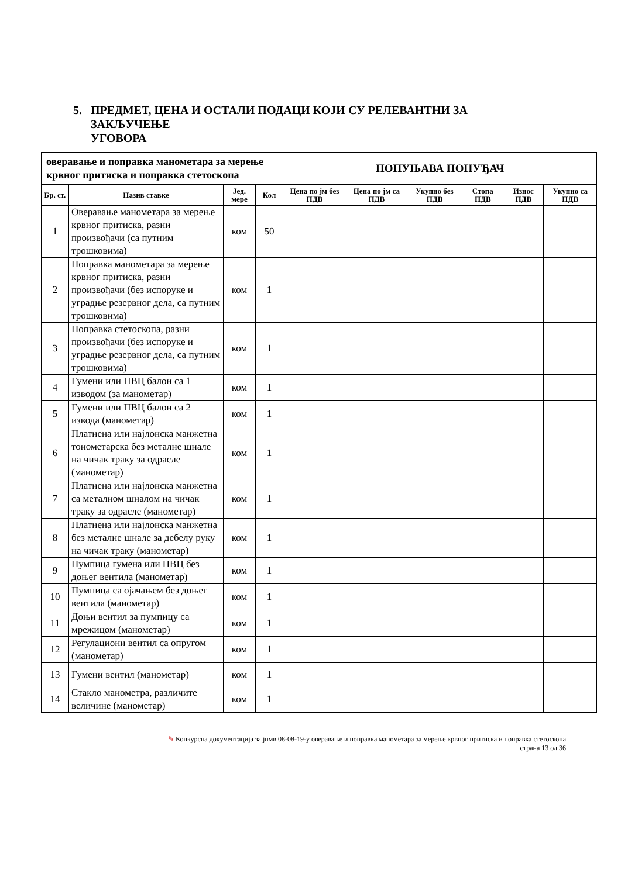5. ПРЕДМЕТ, ЦЕНА И ОСТАЛИ ПОДАЦИ КОЈИ СУ РЕЛЕВАНТНИ ЗА
ЗАКЉУЧЕЊЕ УГОВОРА
| оверавање и поправка манометара за мерење крвног притиска и поправка стетоскопа | | | | ПОПУЊАВА ПОНУЂАЧ | | | | | |
| --- | --- | --- | --- | --- | --- | --- | --- | --- | --- |
| Бр. ст. | Назив ставке | Јед. мере | Кол | Цена по јм без ПДВ | Цена по јм са ПДВ | Укупно без ПДВ | Стопа ПДВ | Износ ПДВ | Укупно са ПДВ |
| 1 | Оверавање манометара за мерење крвног притиска, разни произвођачи (са путним трошковима) | ком | 50 | | | | | | |
| 2 | Поправка манометара за мерење крвног притиска, разни произвођачи (без испоруке и уградње резервног дела, са путним трошковима) | ком | 1 | | | | | | |
| 3 | Поправка стетоскопа, разни произвођачи (без испоруке и уградње резервног дела, са путним трошковима) | ком | 1 | | | | | | |
| 4 | Гумени или ПВЦ балон са 1 изводом (за манометар) | ком | 1 | | | | | | |
| 5 | Гумени или ПВЦ балон са 2 извода (манометар) | ком | 1 | | | | | | |
| 6 | Платнена или најлонска манжетна тонометарска без металне шнале на чичак траку за одрасле (манометар) | ком | 1 | | | | | | |
| 7 | Платнена или најлонска манжетна са металном шналом на чичак траку за одрасле (манометар) | ком | 1 | | | | | | |
| 8 | Платнена или најлонска манжетна без металне шнале за дебелу руку на чичак траку (манометар) | ком | 1 | | | | | | |
| 9 | Пумпица гумена или ПВЦ без доњег вентила (манометар) | ком | 1 | | | | | | |
| 10 | Пумпица са ојачањем без доњег вентила (манометар) | ком | 1 | | | | | | |
| 11 | Доњи вентил за пумпицу са мрежицом (манометар) | ком | 1 | | | | | | |
| 12 | Регулациони вентил са опругом (манометар) | ком | 1 | | | | | | |
| 13 | Гумени вентил (манометар) | ком | 1 | | | | | | |
| 14 | Стакло манометра, различите величине (манометар) | ком | 1 | | | | | | |
✎ Конкурсна документација за јнмв 08-08-19-у оверавање и поправка манометара за мерење крвног притиска и поправка стетоскопа
страна 13 од 36